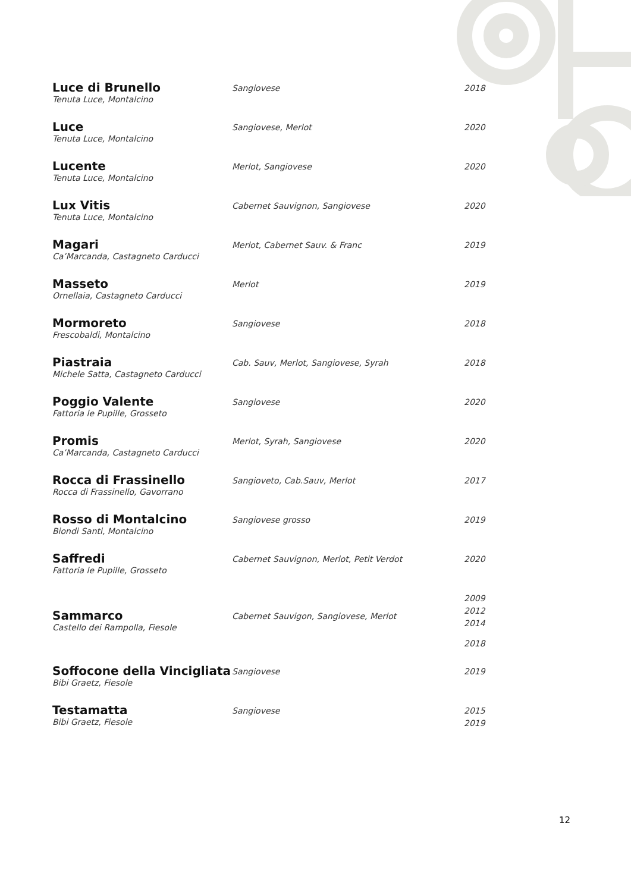| Luce di Brunello Tenuta Luce, Montalcino | Sangiovese | 2018 |
| Luce Tenuta Luce, Montalcino | Sangiovese, Merlot | 2020 |
| Lucente Tenuta Luce, Montalcino | Merlot, Sangiovese | 2020 |
| Lux Vitis Tenuta Luce, Montalcino | Cabernet Sauvignon, Sangiovese | 2020 |
| Magari Ca’Marcanda, Castagneto Carducci | Merlot, Cabernet Sauv. & Franc | 2019 |
| Masseto Ornellaia, Castagneto Carducci | Merlot | 2019 |
| Mormoreto Frescobaldi, Montalcino | Sangiovese | 2018 |
| Piastraia Michele Satta, Castagneto Carducci | Cab. Sauv, Merlot, Sangiovese, Syrah | 2018 |
| Poggio Valente Fattoria le Pupille, Grosseto | Sangiovese | 2020 |
| Promis Ca’Marcanda, Castagneto Carducci | Merlot, Syrah, Sangiovese | 2020 |
| Rocca di Frassinello Rocca di Frassinello, Gavorrano | Sangioveto, Cab.Sauv, Merlot | 2017 |
| Rosso di Montalcino Biondi Santi, Montalcino | Sangiovese grosso | 2019 |
| Saffredi Fattoria le Pupille, Grosseto | Cabernet Sauvignon, Merlot, Petit Verdot | 2020 |
| Sammarco Castello dei Rampolla, Fiesole | Cabernet Sauvigon, Sangiovese, Merlot | 2009 2012 2014 2018 |
| Soffocone della Vincigliata Bibi Graetz, Fiesole | Sangiovese | 2019 |
| Testamatta Bibi Graetz, Fiesole | Sangiovese | 2015 2019 |
12